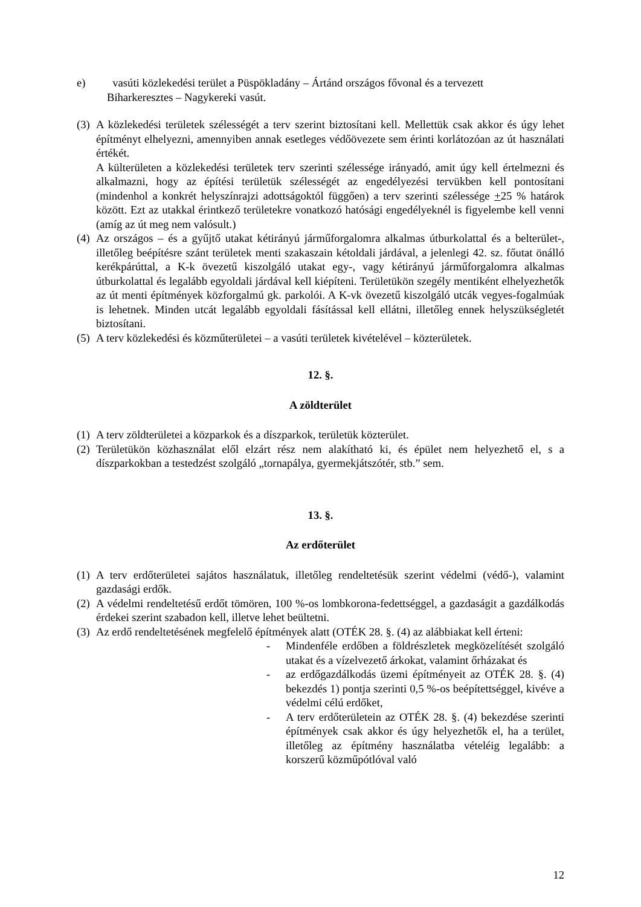e) vasúti közlekedési terület a Püspökladány – Ártánd országos fővonal és a tervezett
Biharkeresztes – Nagykereki vasút.
(3) A közlekedési területek szélességét a terv szerint biztosítani kell. Mellettük csak akkor és úgy lehet építményt elhelyezni, amennyiben annak esetleges védőövezete sem érinti korlátozóan az út használati értékét.
A külterületen a közlekedési területek terv szerinti szélessége irányadó, amit úgy kell értelmezni és alkalmazni, hogy az építési területük szélességét az engedélyezési tervükben kell pontosítani (mindenhol a konkrét helyszínrajzi adottságoktól függően) a terv szerinti szélessége +25 % határok között. Ezt az utakkal érintkező területekre vonatkozó hatósági engedélyeknél is figyelembe kell venni (amíg az út meg nem valósult.)
(4) Az országos – és a gyűjtő utakat kétirányú járműforgalomra alkalmas útburkolattal és a belterület-, illetőleg beépítésre szánt területek menti szakaszain kétoldali járdával, a jelenlegi 42. sz. főutat önálló kerékpárúttal, a K-k övezetű kiszolgáló utakat egy-, vagy kétirányú járműforgalomra alkalmas útburkolattal és legalább egyoldali járdával kell kiépíteni. Területükön szegély mentiként elhelyezhetők az út menti építmények közforgalmú gk. parkolói. A K-vk övezetű kiszolgáló utcák vegyes-fogalmúak is lehetnek. Minden utcát legalább egyoldali fásítással kell ellátni, illetőleg ennek helyszükségletét biztosítani.
(5) A terv közlekedési és közműterületei – a vasúti területek kivételével – közterületek.
12. §.
A zöldterület
(1) A terv zöldterületei a közparkok és a díszparkok, területük közterület.
(2) Területükön közhasználat elől elzárt rész nem alakítható ki, és épület nem helyezhető el, s a díszparkokban a testedzést szolgáló „tornapálya, gyermekjátszótér, stb.” sem.
13. §.
Az erdőterület
(1) A terv erdőterületei sajátos használatuk, illetőleg rendeltetésük szerint védelmi (védő-), valamint gazdasági erdők.
(2) A védelmi rendeltetésű erdőt tömören, 100 %-os lombkorona-fedettséggel, a gazdaságit a gazdálkodás érdekei szerint szabadon kell, illetve lehet beültetni.
(3) Az erdő rendeltetésének megfelelő építmények alatt (OTÉK 28. §. (4) az alábbiakat kell érteni:
- Mindenféle erdőben a földrészletek megközelítését szolgáló utakat és a vízelvezető árkokat, valamint őrházakat és
- az erdőgazdálkodás üzemi építményeit az OTÉK 28. §. (4) bekezdés 1) pontja szerinti 0,5 %-os beépítettséggel, kivéve a védelmi célú erdőket,
- A terv erdőterületein az OTÉK 28. §. (4) bekezdése szerinti építmények csak akkor és úgy helyezhetők el, ha a terület, illetőleg az építmény használatba vételéig legalább: a korszerű közműpótlóval való
12